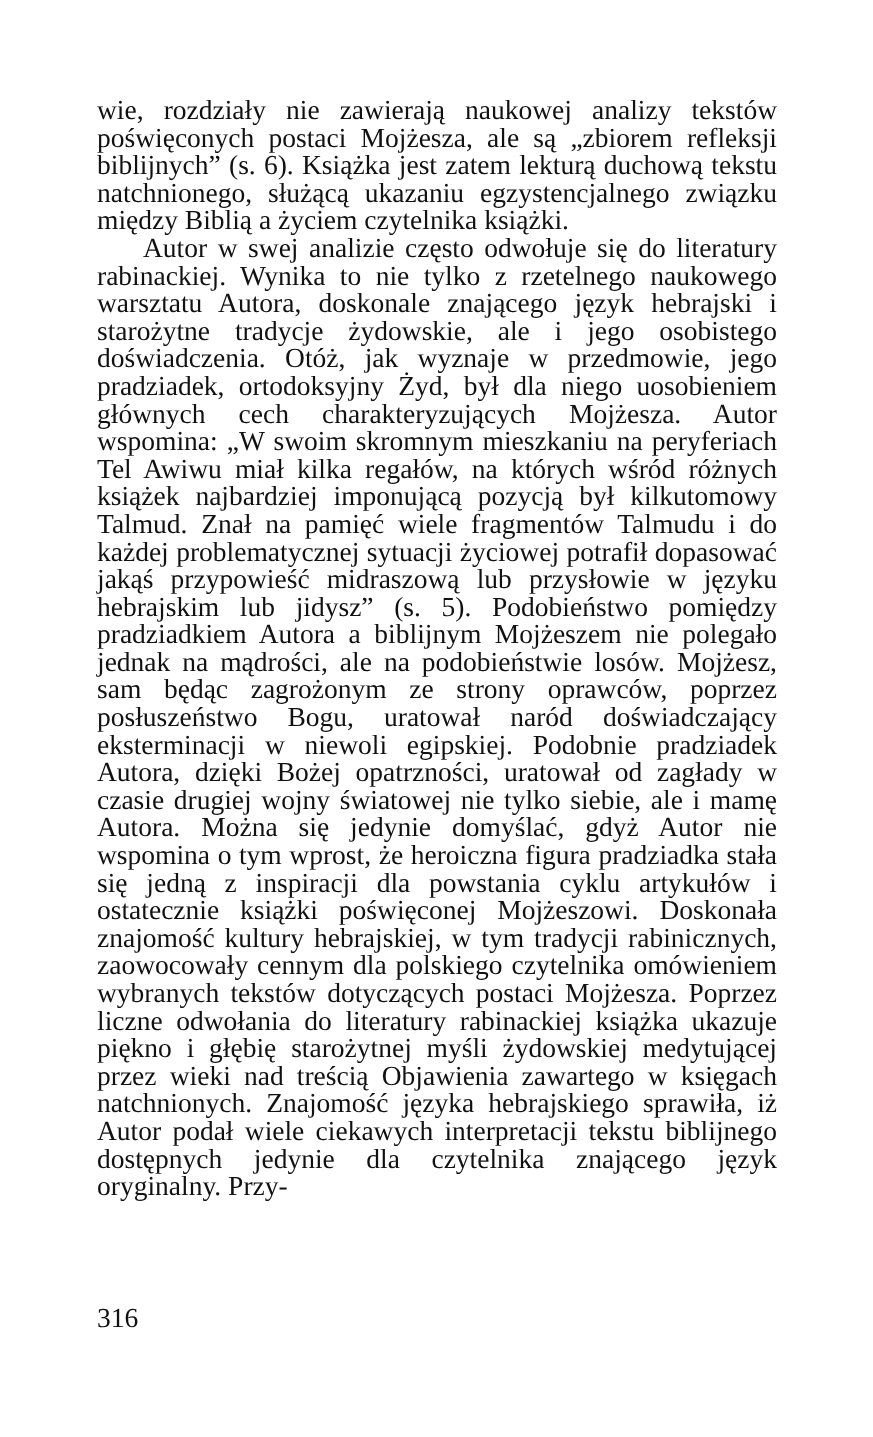wie, rozdziały nie zawierają naukowej analizy tekstów poświęconych postaci Mojżesza, ale są „zbiorem refleksji biblijnych” (s. 6). Książka jest zatem lekturą duchową tekstu natchnionego, służącą ukazaniu egzystencjalnego związku między Biblią a życiem czytelnika książki.
Autor w swej analizie często odwołuje się do literatury rabinackiej. Wynika to nie tylko z rzetelnego naukowego warsztatu Autora, doskonale znającego język hebrajski i starożytne tradycje żydowskie, ale i jego osobistego doświadczenia. Otóż, jak wyznaje w przedmowie, jego pradziadek, ortodoksyjny Żyd, był dla niego uosobieniem głównych cech charakteryzujących Mojżesza. Autor wspomina: „W swoim skromnym mieszkaniu na peryferiach Tel Awiwu miał kilka regałów, na których wśród różnych książek najbardziej imponującą pozycją był kilkutomowy Talmud. Znał na pamięć wiele fragmentów Talmudu i do każdej problematycznej sytuacji życiowej potrafił dopasować jakąś przypowieść midraszową lub przysłowie w języku hebrajskim lub jidysz” (s. 5). Podobieństwo pomiędzy pradziadkiem Autora a biblijnym Mojżeszem nie polegało jednak na mądrości, ale na podobieństwie losów. Mojżesz, sam będąc zagrożonym ze strony oprawców, poprzez posłuszeństwo Bogu, uratował naród doświadczający eksterminacji w niewoli egipskiej. Podobnie pradziadek Autora, dzięki Bożej opatrzności, uratował od zagłady w czasie drugiej wojny światowej nie tylko siebie, ale i mamę Autora. Można się jedynie domyślać, gdyż Autor nie wspomina o tym wprost, że heroiczna figura pradziadka stała się jedną z inspiracji dla powstania cyklu artykułów i ostatecznie książki poświęconej Mojżeszowi. Doskonała znajomość kultury hebrajskiej, w tym tradycji rabinicznych, zaowocowały cennym dla polskiego czytelnika omówieniem wybranych tekstów dotyczących postaci Mojżesza. Poprzez liczne odwołania do literatury rabinackiej książka ukazuje piękno i głębię starożytnej myśli żydowskiej medytującej przez wieki nad treścią Objawienia zawartego w księgach natchnionych. Znajomość języka hebrajskiego sprawiła, iż Autor podał wiele ciekawych interpretacji tekstu biblijnego dostępnych jedynie dla czytelnika znającego język oryginalny. Przy-
316